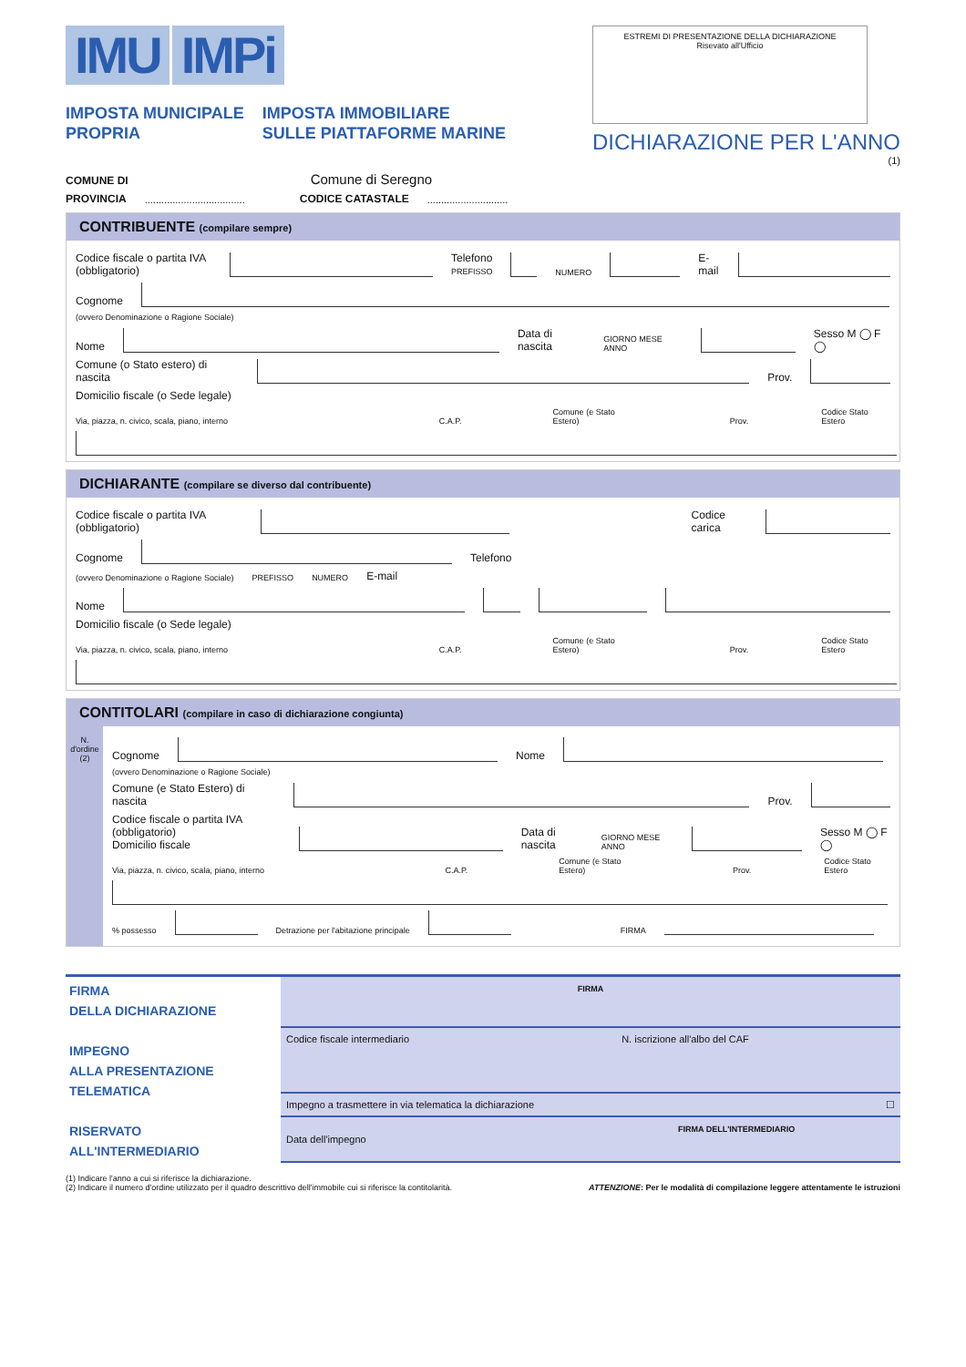IMU IMPi
IMPOSTA MUNICIPALE
PROPRIA
IMPOSTA IMMOBILIARE
SULLE PIATTAFORME MARINE
ESTREMI DI PRESENTAZIONE DELLA DICHIARAZIONE
Risevato all'Ufficio
DICHIARAZIONE PER L'ANNO
(1)
COMUNE DI Comune di Seregno
PROVINCIA .................................... CODICE CATASTALE .............................
CONTRIBUENTE (compilare sempre)
Codice fiscale o partita IVA (obbligatorio) Telefono
PREFISSO NUMERO E-mail
Cognome
(ovvero Denominazione o Ragione Sociale)
Nome Data di nascita GIORNO MESE ANNO Sesso M ◯ F ◯
Comune (o Stato estero) di nascita Prov.
Domicilio fiscale (o Sede legale)
Via, piazza, n. civico, scala, piano, interno C.A.P. Comune (e Stato Estero) Prov. Codice Stato Estero
DICHIARANTE (compilare se diverso dal contribuente)
Codice fiscale o partita IVA (obbligatorio) Codice carica
Cognome Telefono
(ovvero Denominazione o Ragione Sociale) PREFISSO NUMERO E-mail
Nome
Domicilio fiscale (o Sede legale)
Via, piazza, n. civico, scala, piano, interno C.A.P. Comune (e Stato Estero) Prov. Codice Stato Estero
CONTITOLARI (compilare in caso di dichiarazione congiunta)
N. d'ordine (2)
Cognome Nome
(ovvero Denominazione o Ragione Sociale)
Comune (e Stato Estero) di nascita Prov.
Codice fiscale o partita IVA (obbligatorio)
Domicilio fiscale Data di nascita GIORNO MESE ANNO Sesso M ◯ F ◯
Via, piazza, n. civico, scala, piano, interno C.A.P. Comune (e Stato Estero) Prov. Codice Stato Estero
% possesso Detrazione per l'abitazione principale FIRMA
FIRMA
DELLA DICHIARAZIONE
IMPEGNO
ALLA PRESENTAZIONE
TELEMATICA
RISERVATO
ALL'INTERMEDIARIO
FIRMA
Codice fiscale intermediario N. iscrizione all'albo del CAF
Impegno a trasmettere in via telematica la dichiarazione ☐
FIRMA DELL'INTERMEDIARIO
Data dell'impegno
(1) Indicare l'anno a cui si riferisce la dichiarazione.
(2) Indicare il numero d'ordine utilizzato per il quadro descrittivo dell'immobile cui si riferisce la contitolarità. ATTENZIONE: Per le modalità di compilazione leggere attentamente le istruzioni